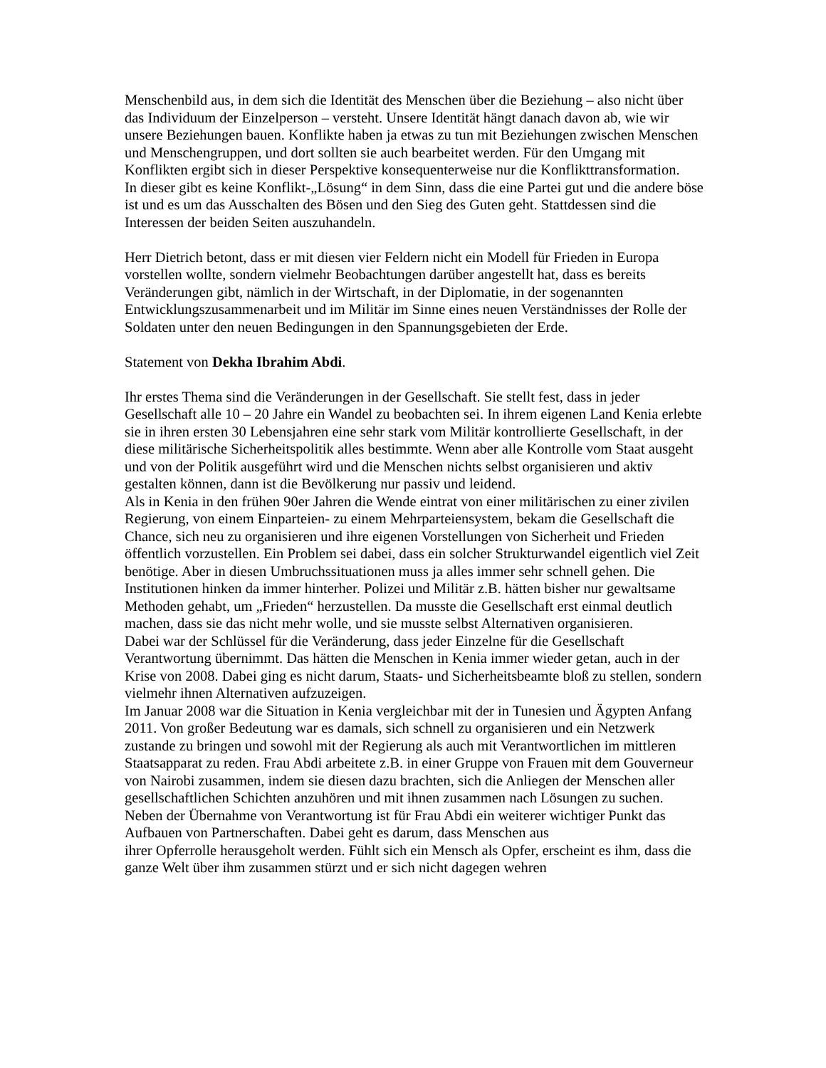Menschenbild aus, in dem sich die Identität des Menschen über die Beziehung – also nicht über das Individuum der Einzelperson – versteht. Unsere Identität hängt danach davon ab, wie wir unsere Beziehungen bauen. Konflikte haben ja etwas zu tun mit Beziehungen zwischen Menschen und Menschengruppen, und dort sollten sie auch bearbeitet werden. Für den Umgang mit Konflikten ergibt sich in dieser Perspektive konsequenterweise nur die Konflikttransformation.
In dieser gibt es keine Konflikt-„Lösung“ in dem Sinn, dass die eine Partei gut und die andere böse ist und es um das Ausschalten des Bösen und den Sieg des Guten geht. Stattdessen sind die Interessen der beiden Seiten auszuhandeln.
Herr Dietrich betont, dass er mit diesen vier Feldern nicht ein Modell für Frieden in Europa vorstellen wollte, sondern vielmehr Beobachtungen darüber angestellt hat, dass es bereits Veränderungen gibt, nämlich in der Wirtschaft, in der Diplomatie, in der sogenannten Entwicklungszusammenarbeit und im Militär im Sinne eines neuen Verständnisses der Rolle der Soldaten unter den neuen Bedingungen in den Spannungsgebieten der Erde.
Statement von Dekha Ibrahim Abdi.
Ihr erstes Thema sind die Veränderungen in der Gesellschaft. Sie stellt fest, dass in jeder Gesellschaft alle 10 – 20 Jahre ein Wandel zu beobachten sei. In ihrem eigenen Land Kenia erlebte sie in ihren ersten 30 Lebensjahren eine sehr stark vom Militär kontrollierte Gesellschaft, in der diese militärische Sicherheitspolitik alles bestimmte. Wenn aber alle Kontrolle vom Staat ausgeht und von der Politik ausgeführt wird und die Menschen nichts selbst organisieren und aktiv gestalten können, dann ist die Bevölkerung nur passiv und leidend.
Als in Kenia in den frühen 90er Jahren die Wende eintrat von einer militärischen zu einer zivilen Regierung, von einem Einparteien- zu einem Mehrparteiensystem, bekam die Gesellschaft die Chance, sich neu zu organisieren und ihre eigenen Vorstellungen von Sicherheit und Frieden öffentlich vorzustellen. Ein Problem sei dabei, dass ein solcher Strukturwandel eigentlich viel Zeit benötige. Aber in diesen Umbruchssituationen muss ja alles immer sehr schnell gehen. Die Institutionen hinken da immer hinterher. Polizei und Militär z.B. hätten bisher nur gewaltsame Methoden gehabt, um „Frieden“ herzustellen. Da musste die Gesellschaft erst einmal deutlich machen, dass sie das nicht mehr wolle, und sie musste selbst Alternativen organisieren.
Dabei war der Schlüssel für die Veränderung, dass jeder Einzelne für die Gesellschaft Verantwortung übernimmt. Das hätten die Menschen in Kenia immer wieder getan, auch in der Krise von 2008. Dabei ging es nicht darum, Staats- und Sicherheitsbeamte bloß zu stellen, sondern vielmehr ihnen Alternativen aufzuzeigen.
Im Januar 2008 war die Situation in Kenia vergleichbar mit der in Tunesien und Ägypten Anfang 2011. Von großer Bedeutung war es damals, sich schnell zu organisieren und ein Netzwerk zustande zu bringen und sowohl mit der Regierung als auch mit Verantwortlichen im mittleren Staatsapparat zu reden. Frau Abdi arbeitete z.B. in einer Gruppe von Frauen mit dem Gouverneur von Nairobi zusammen, indem sie diesen dazu brachten, sich die Anliegen der Menschen aller gesellschaftlichen Schichten anzuhören und mit ihnen zusammen nach Lösungen zu suchen.
Neben der Übernahme von Verantwortung ist für Frau Abdi ein weiterer wichtiger Punkt das Aufbauen von Partnerschaften. Dabei geht es darum, dass Menschen aus
ihrer Opferrolle herausgeholt werden. Fühlt sich ein Mensch als Opfer, erscheint es ihm, dass die ganze Welt über ihm zusammen stürzt und er sich nicht dagegen wehren